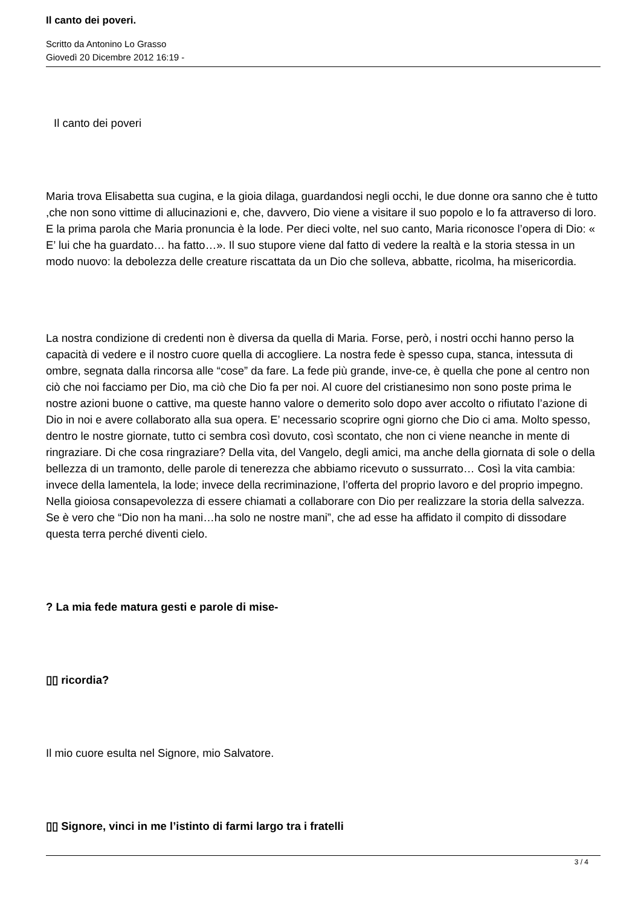Il canto dei poveri.
Scritto da Antonino Lo Grasso
Giovedì 20 Dicembre 2012 16:19 -
Il canto dei poveri
Maria trova Elisabetta sua cugina, e la gioia dilaga, guardandosi negli occhi, le due donne ora sanno che è tutto ,che non sono vittime di allucinazioni e, che, davvero, Dio viene a visitare il suo popolo e lo fa attraverso di loro. E la prima parola che Maria pronuncia è la lode. Per dieci volte, nel suo canto, Maria riconosce l’opera di Dio: « E’ lui che ha guardato… ha fatto…». Il suo stupore viene dal fatto di vedere la realtà e la storia stessa in un modo nuovo: la debolezza delle creature riscattata da un Dio che solleva, abbatte, ricolma, ha misericordia.
La nostra condizione di credenti non è diversa da quella di Maria. Forse, però, i nostri occhi hanno perso la capacità di vedere e il nostro cuore quella di accogliere. La nostra fede è spesso cupa, stanca, intessuta di ombre, segnata dalla rincorsa alle “cose” da fare. La fede più grande, inve-ce, è quella che pone al centro non ciò che noi facciamo per Dio, ma ciò che Dio fa per noi. Al cuore del cristianesimo non sono poste prima le nostre azioni buone o cattive, ma queste hanno valore o demerito solo dopo aver accolto o rifiutato l’azione di Dio in noi e avere collaborato alla sua opera. E’ necessario scoprire ogni giorno che Dio ci ama. Molto spesso, dentro le nostre giornate, tutto ci sembra così dovuto, così scontato, che non ci viene neanche in mente di ringraziare. Di che cosa ringraziare? Della vita, del Vangelo, degli amici, ma anche della giornata di sole o della bellezza di un tramonto, delle parole di tenerezza che abbiamo ricevuto o sussurrato… Così la vita cambia: invece della lamentela, la lode; invece della recriminazione, l’offerta del proprio lavoro e del proprio impegno. Nella gioiosa consapevolezza di essere chiamati a collaborare con Dio per realizzare la storia della salvezza. Se è vero che “Dio non ha mani…ha solo ne nostre mani”, che ad esse ha affidato il compito di dissodare questa terra perché diventi cielo.
? La mia fede matura gesti e parole di mise-
▯▯ ricordia?
Il mio cuore esulta nel Signore, mio Salvatore.
▯▯ Signore, vinci in me l’istinto di farmi largo tra i fratelli
3 / 4